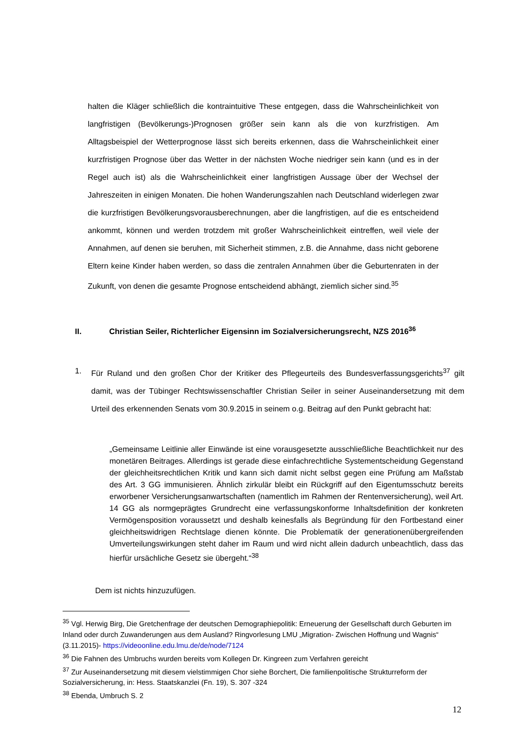halten die Kläger schließlich die kontraintuitive These entgegen, dass die Wahrscheinlichkeit von langfristigen (Bevölkerungs-)Prognosen größer sein kann als die von kurzfristigen. Am Alltagsbeispiel der Wetterprognose lässt sich bereits erkennen, dass die Wahrscheinlichkeit einer kurzfristigen Prognose über das Wetter in der nächsten Woche niedriger sein kann (und es in der Regel auch ist) als die Wahrscheinlichkeit einer langfristigen Aussage über der Wechsel der Jahreszeiten in einigen Monaten. Die hohen Wanderungszahlen nach Deutschland widerlegen zwar die kurzfristigen Bevölkerungsvorausberechnungen, aber die langfristigen, auf die es entscheidend ankommt, können und werden trotzdem mit großer Wahrscheinlichkeit eintreffen, weil viele der Annahmen, auf denen sie beruhen, mit Sicherheit stimmen, z.B. die Annahme, dass nicht geborene Eltern keine Kinder haben werden, so dass die zentralen Annahmen über die Geburtenraten in der Zukunft, von denen die gesamte Prognose entscheidend abhängt, ziemlich sicher sind.<sup>35</sup>
II. Christian Seiler, Richterlicher Eigensinn im Sozialversicherungsrecht, NZS 2016<sup>36</sup>
1. Für Ruland und den großen Chor der Kritiker des Pflegeurteils des Bundesverfassungsgerichts<sup>37</sup> gilt damit, was der Tübinger Rechtswissenschaftler Christian Seiler in seiner Auseinandersetzung mit dem Urteil des erkennenden Senats vom 30.9.2015 in seinem o.g. Beitrag auf den Punkt gebracht hat:
„Gemeinsame Leitlinie aller Einwände ist eine vorausgesetzte ausschließliche Beachtlichkeit nur des monetären Beitrages. Allerdings ist gerade diese einfachrechtliche Systementscheidung Gegenstand der gleichheitsrechtlichen Kritik und kann sich damit nicht selbst gegen eine Prüfung am Maßstab des Art. 3 GG immunisieren. Ähnlich zirkulär bleibt ein Rückgriff auf den Eigentumsschutz bereits erworbener Versicherungsanwartschaften (namentlich im Rahmen der Rentenversicherung), weil Art. 14 GG als normgeprägtes Grundrecht eine verfassungskonforme Inhaltsdefinition der konkreten Vermögensposition voraussetzt und deshalb keinesfalls als Begründung für den Fortbestand einer gleichheitswidrigen Rechtslage dienen könnte. Die Problematik der generationenübergreifenden Umverteilungswirkungen steht daher im Raum und wird nicht allein dadurch unbeachtlich, dass das hierfür ursächliche Gesetz sie übergeht.“<sup>38</sup>
Dem ist nichts hinzuzufügen.
<sup>35</sup> Vgl. Herwig Birg, Die Gretchenfrage der deutschen Demographiepolitik: Erneuerung der Gesellschaft durch Geburten im Inland oder durch Zuwanderungen aus dem Ausland? Ringvorlesung LMU „Migration- Zwischen Hoffnung und Wagnis“ (3.11.2015)- https://videoonline.edu.lmu.de/de/node/7124
<sup>36</sup> Die Fahnen des Umbruchs wurden bereits vom Kollegen Dr. Kingreen zum Verfahren gereicht
<sup>37</sup> Zur Auseinandersetzung mit diesem vielstimmigen Chor siehe Borchert, Die familienpolitische Strukturreform der Sozialversicherung, in: Hess. Staatskanzlei (Fn. 19), S. 307 -324
<sup>38</sup> Ebenda, Umbruch S. 2
12